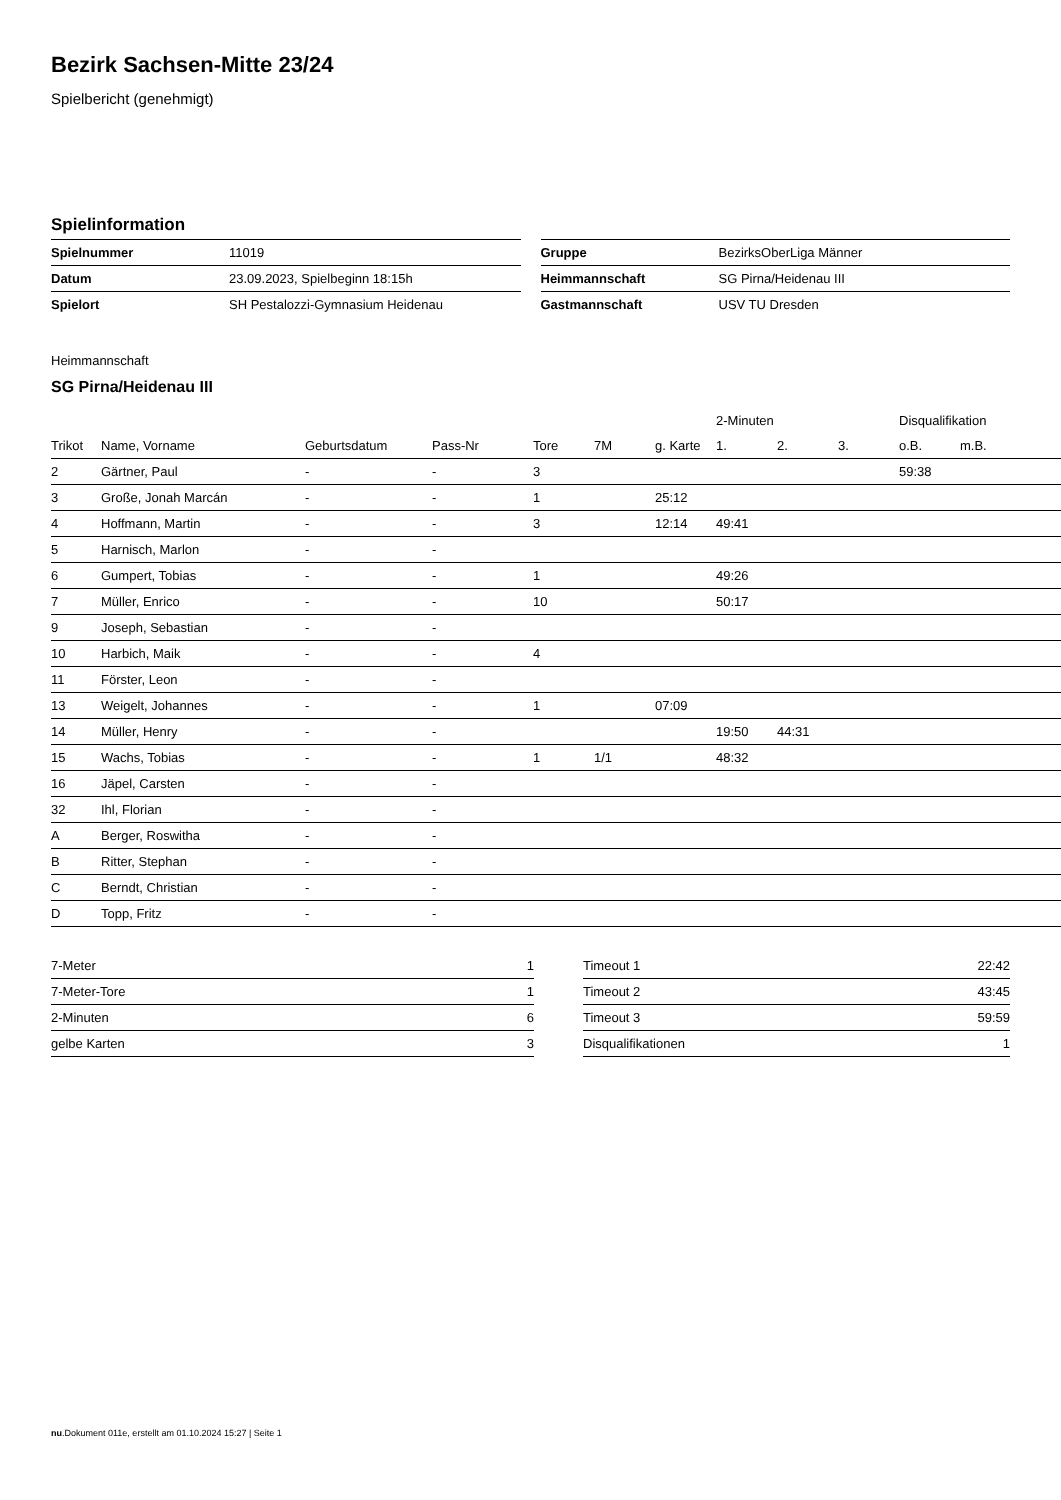Bezirk Sachsen-Mitte 23/24
Spielbericht (genehmigt)
Spielinformation
| Spielnummer | 11019 |
| Datum | 23.09.2023, Spielbeginn 18:15h |
| Spielort | SH Pestalozzi-Gymnasium Heidenau |
| Gruppe | BezirksOberLiga Männer |
| Heimmannschaft | SG Pirna/Heidenau III |
| Gastmannschaft | USV TU Dresden |
Heimmannschaft
SG Pirna/Heidenau III
| | | | | | | | 2-Minuten | | | Disqualifikation | |
| --- | --- | --- | --- | --- | --- | --- | --- | --- | --- | --- | --- |
| Trikot | Name, Vorname | Geburtsdatum | Pass-Nr | Tore | 7M | g. Karte | 1. | 2. | 3. | o.B. | m.B. |
| 2 | Gärtner, Paul | - | - | 3 | | | | | | 59:38 | |
| 3 | Große, Jonah Marcán | - | - | 1 | | 25:12 | | | | | |
| 4 | Hoffmann, Martin | - | - | 3 | | 12:14 | 49:41 | | | | |
| 5 | Harnisch, Marlon | - | - | | | | | | | | |
| 6 | Gumpert, Tobias | - | - | 1 | | | 49:26 | | | | |
| 7 | Müller, Enrico | - | - | 10 | | | 50:17 | | | | |
| 9 | Joseph, Sebastian | - | - | | | | | | | | |
| 10 | Harbich, Maik | - | - | 4 | | | | | | | |
| 11 | Förster, Leon | - | - | | | | | | | | |
| 13 | Weigelt, Johannes | - | - | 1 | | 07:09 | | | | | |
| 14 | Müller, Henry | - | - | | | | 19:50 | 44:31 | | | |
| 15 | Wachs, Tobias | - | - | 1 | 1/1 | | 48:32 | | | | |
| 16 | Jäpel, Carsten | - | - | | | | | | | | |
| 32 | Ihl, Florian | - | - | | | | | | | | |
| A | Berger, Roswitha | - | - | | | | | | | | |
| B | Ritter, Stephan | - | - | | | | | | | | |
| C | Berndt, Christian | - | - | | | | | | | | |
| D | Topp, Fritz | - | - | | | | | | | | |
| 7-Meter | 1 |
| 7-Meter-Tore | 1 |
| 2-Minuten | 6 |
| gelbe Karten | 3 |
| Timeout 1 | 22:42 |
| Timeout 2 | 43:45 |
| Timeout 3 | 59:59 |
| Disqualifikationen | 1 |
nu.Dokument 011e, erstellt am 01.10.2024 15:27 | Seite 1